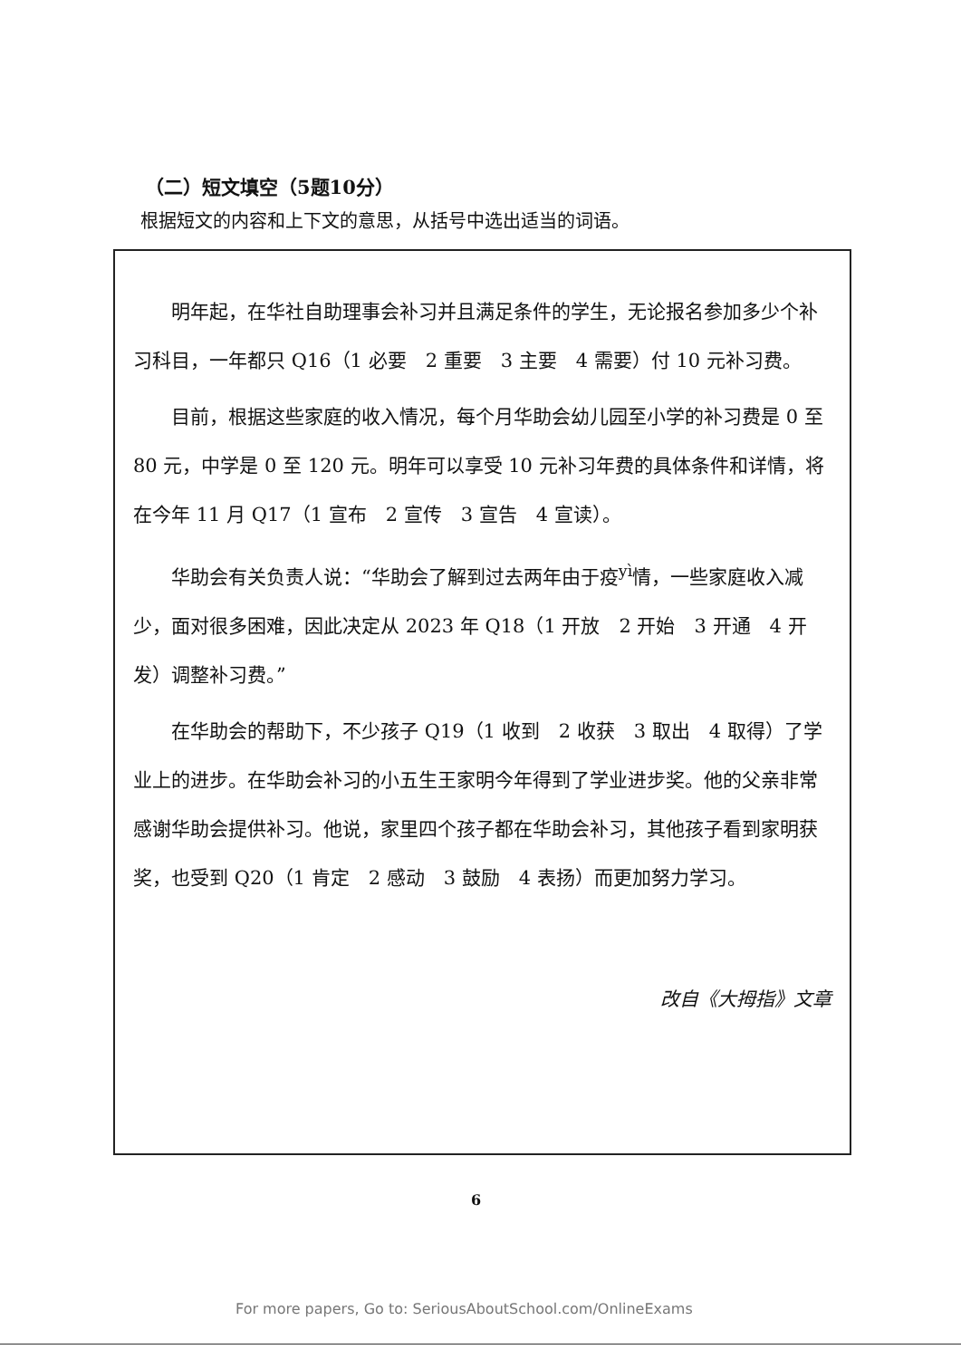（二）短文填空（5题10分）
根据短文的内容和上下文的意思，从括号中选出适当的词语。
明年起，在华社自助理事会补习并且满足条件的学生，无论报名参加多少个补习科目，一年都只 Q16（1 必要　2 重要　3 主要　4 需要）付 10 元补习费。
目前，根据这些家庭的收入情况，每个月华助会幼儿园至小学的补习费是 0 至 80 元，中学是 0 至 120 元。明年可以享受 10 元补习年费的具体条件和详情，将在今年 11 月 Q17（1 宣布　2 宣传　3 宣告　4 宣读）。
华助会有关负责人说：“华助会了解到过去两年由于疫<sup>yì</sup>情，一些家庭收入减少，面对很多困难，因此决定从 2023 年 Q18（1 开放　2 开始　3 开通　4 开发）调整补习费。”
在华助会的帮助下，不少孩子 Q19（1 收到　2 收获　3 取出　4 取得）了学业上的进步。在华助会补习的小五生王家明今年得到了学业进步奖。他的父亲非常感谢华助会提供补习。他说，家里四个孩子都在华助会补习，其他孩子看到家明获奖，也受到 Q20（1 肯定　2 感动　3 鼓励　4 表扬）而更加努力学习。
改自《大拇指》文章
6
For more papers, Go to: SeriousAboutSchool.com/OnlineExams